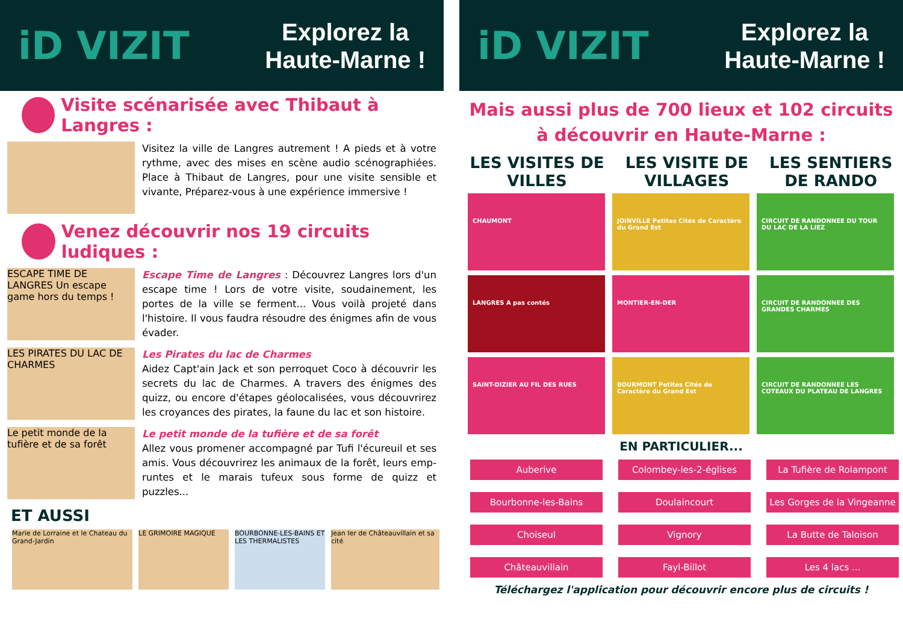iD VIZIT
Explorez la
Haute-Marne !
Visite scénarisée avec Thibaut à Langres :
Visitez la ville de Langres autrement ! A pieds et à votre rythme, avec des mises en scène audio scénographiées. Place à Thibaut de Langres, pour une visite sensible et vivante, Préparez-vous à une expérience immersive !
Venez découvrir nos 19 circuits ludiques :
ESCAPE TIME DE LANGRES Un escape game hors du temps !
Escape Time de Langres : Découvrez Langres lors d'un escape time ! Lors de votre visite, soudainement, les portes de la ville se ferment... Vous voilà projeté dans l'histoire. Il vous faudra résoudre des énigmes afin de vous évader.
LES PIRATES DU LAC DE CHARMES
Les Pirates du lac de Charmes
Aidez Capt'ain Jack et son perroquet Coco à découvrir les secrets du lac de Charmes. A travers des énigmes des quizz, ou encore d'étapes géolocalisées, vous découvrirez les croyances des pirates, la faune du lac et son histoire.
Le petit monde de la tufière et de sa forêt
Le petit monde de la tufière et de sa forêt
Allez vous promener accompagné par Tufi l'écureuil et ses amis. Vous découvrirez les animaux de la forêt, leurs emp­runtes et le marais tufeux sous forme de quizz et puzzles...
ET AUSSI
Marie de Lorraine et le Chateau du Grand-Jardin
LE GRIMOIRE MAGIQUE BOURBONNE-LES-BAINS ET LES THERMALISTES
Jean Ier de Châteauvillain et sa cité
iD VIZIT
Explorez la
Haute-Marne !
Mais aussi plus de 700 lieux et 102 circuits
à découvrir en Haute-Marne :
LES VISITES DE
VILLES
LES VISITE DE
VILLAGES
LES SENTIERS
DE RANDO
CHAUMONT
JOINVILLE Petites Cités de Caractère du Grand Est
CIRCUIT DE RANDONNEE DU TOUR DU LAC DE LA LIEZ
LANGRES A pas contés
MONTIER-EN-DER
CIRCUIT DE RANDONNEE DES GRANDES CHARMES
SAINT-DIZIER AU FIL DES RUES
BOURMONT Petites Cités de Caractère du Grand Est
CIRCUIT DE RANDONNEE LES COTEAUX DU PLATEAU DE LANGRES
EN PARTICULIER...
Auberive Colombey-les-2-églises La Tufière de Rolampont Bourbonne-les-Bains Doulaincourt Les Gorges de la Vingeanne Choiseul Vignory La Butte de Taloison Châteauvillain Fayl-Billot Les 4 lacs ...
Téléchargez l'application pour découvrir encore plus de circuits !